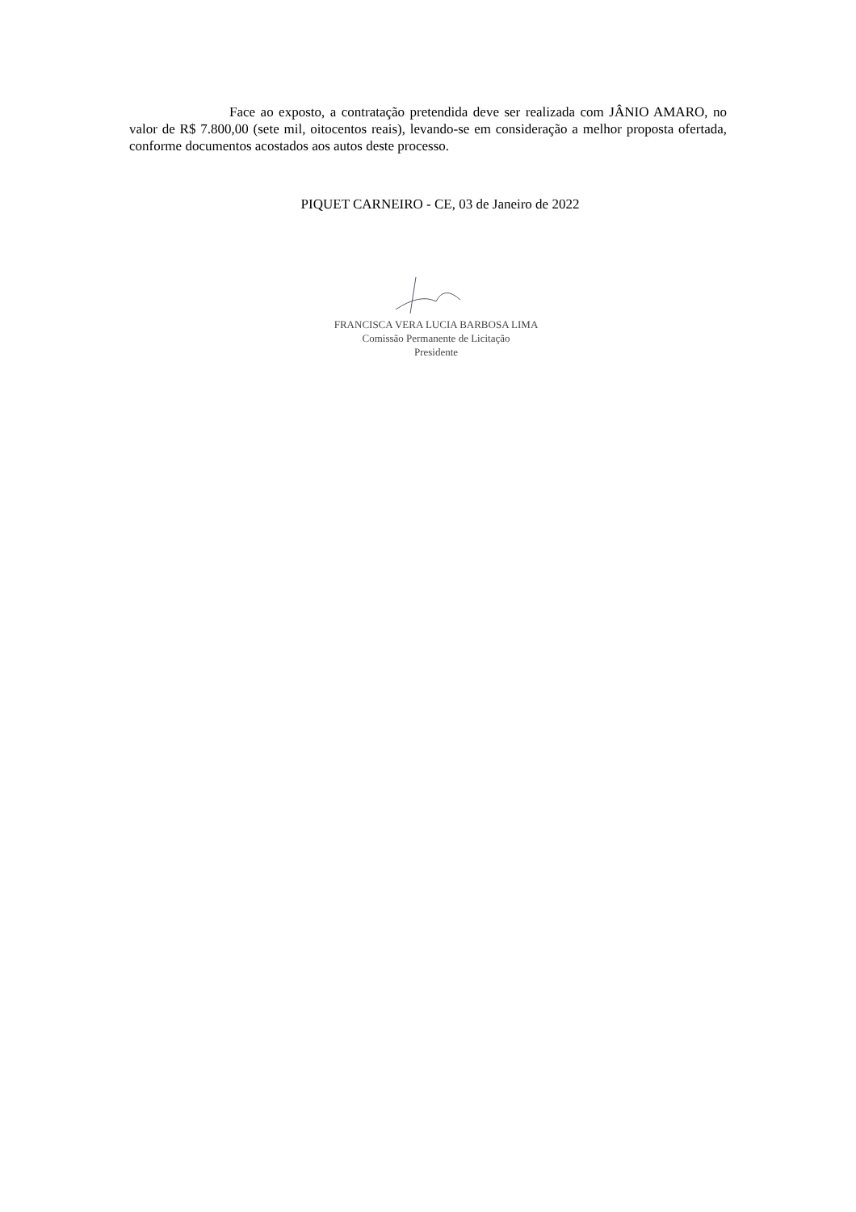Face ao exposto, a contratação pretendida deve ser realizada com JÂNIO AMARO, no valor de R$ 7.800,00 (sete mil, oitocentos reais), levando-se em consideração a melhor proposta ofertada, conforme documentos acostados aos autos deste processo.
PIQUET CARNEIRO - CE, 03 de Janeiro de 2022
FRANCISCA VERA LUCIA BARBOSA LIMA
Comissão Permanente de Licitação
Presidente